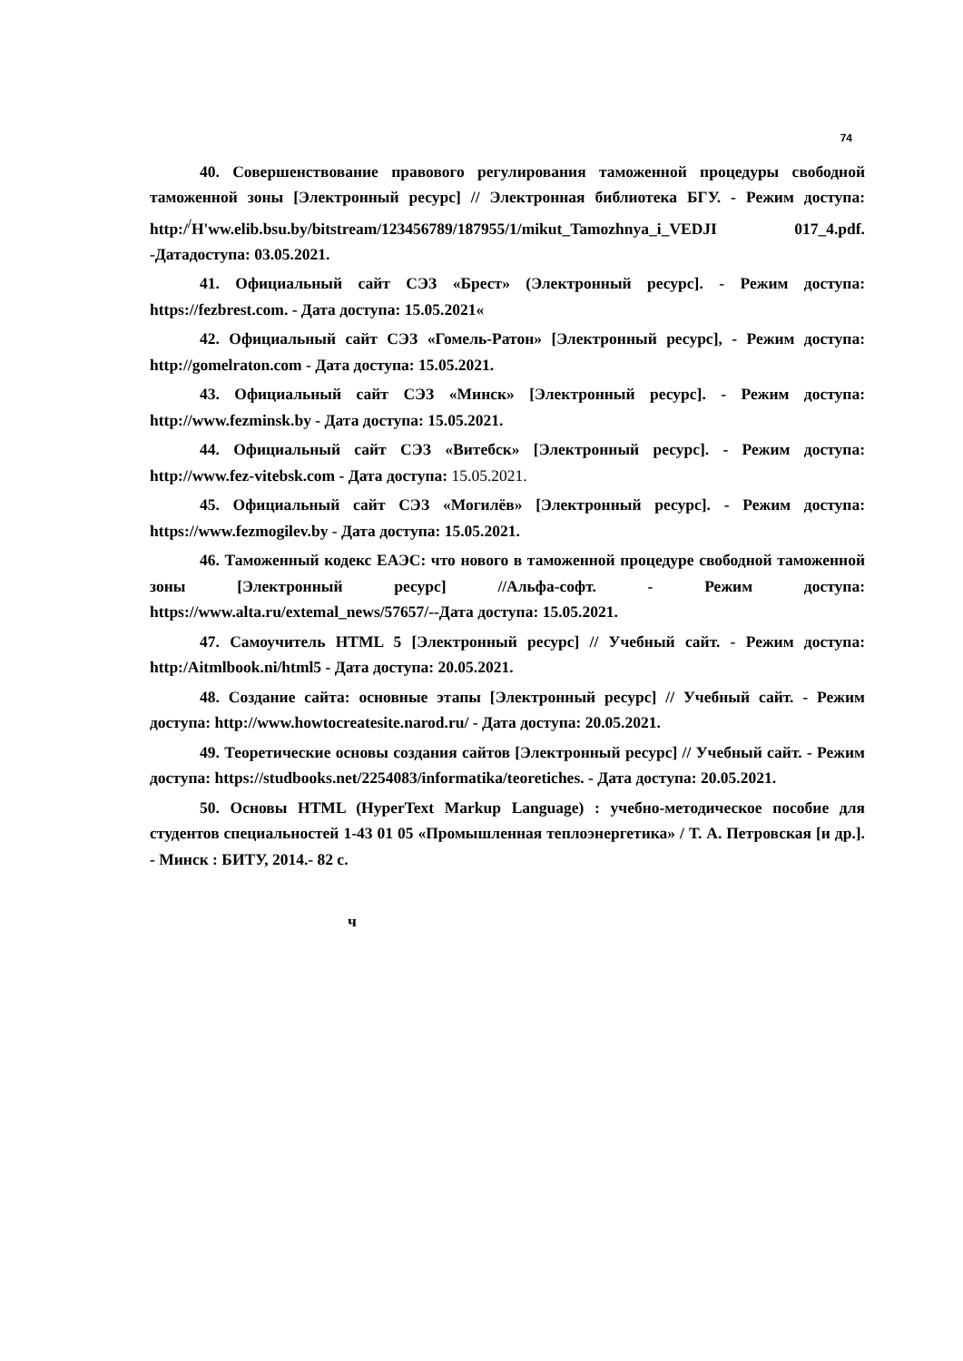74
40. Совершенствование правового регулирования таможенной процедуры свободной таможенной зоны [Электронный ресурс] // Электронная библиотека БГУ. - Режим доступа: http:/<sup>/</sup>H'ww.elib.bsu.by/bitstream/123456789/187955/1/mikut_Tamozhnya_i_VEDJI 017_4.pdf. -Датадоступа: 03.05.2021.
41. Официальный сайт СЭЗ «Брест» (Электронный ресурс]. - Режим доступа: https://fezbrest.com. - Дата доступа: 15.05.2021«
42. Официальный сайт СЭЗ «Гомель-Ратон» [Электронный ресурс], - Режим доступа: http://gomelraton.com - Дата доступа: 15.05.2021.
43. Официальный сайт СЭЗ «Минск» [Электронный ресурс]. - Режим доступа: http://www.fezminsk.by - Дата доступа: 15.05.2021.
44. Официальный сайт СЭЗ «Витебск» [Электронный ресурс]. - Режим доступа: http://www.fez-vitebsk.com - Дата доступа: 15.05.2021.
45. Официальный сайт СЭЗ «Могилёв» [Электронный ресурс]. - Режим доступа: https://www.fezmogilev.by - Дата доступа: 15.05.2021.
46. Таможенный кодекс ЕАЭС: что нового в таможенной процедуре свободной таможенной зоны [Электронный ресурс] //Альфа-софт. - Режим доступа: https://www.alta.ru/extemal_news/57657/--Дата доступа: 15.05.2021.
47. Самоучитель HTML 5 [Электронный ресурс] // Учебный сайт. - Режим доступа: http:/Aitmlbook.ni/html5 - Дата доступа: 20.05.2021.
48. Создание сайта: основные этапы [Электронный ресурс] // Учебный сайт. - Режим доступа: http://www.howtocreatesite.narod.ru/ - Дата доступа: 20.05.2021.
49. Теоретические основы создания сайтов [Электронный ресурс] // Учебный сайт. - Режим доступа: https://studbooks.net/2254083/informatika/teoretiches. - Дата доступа: 20.05.2021.
50. Основы HTML (HyperText Markup Language) : учебно-методическое пособие для студентов специальностей 1-43 01 05 «Промышленная теплоэнергетика» / Т. А. Петровская [и др.]. - Минск : БИТУ, 2014.- 82 с.
ч